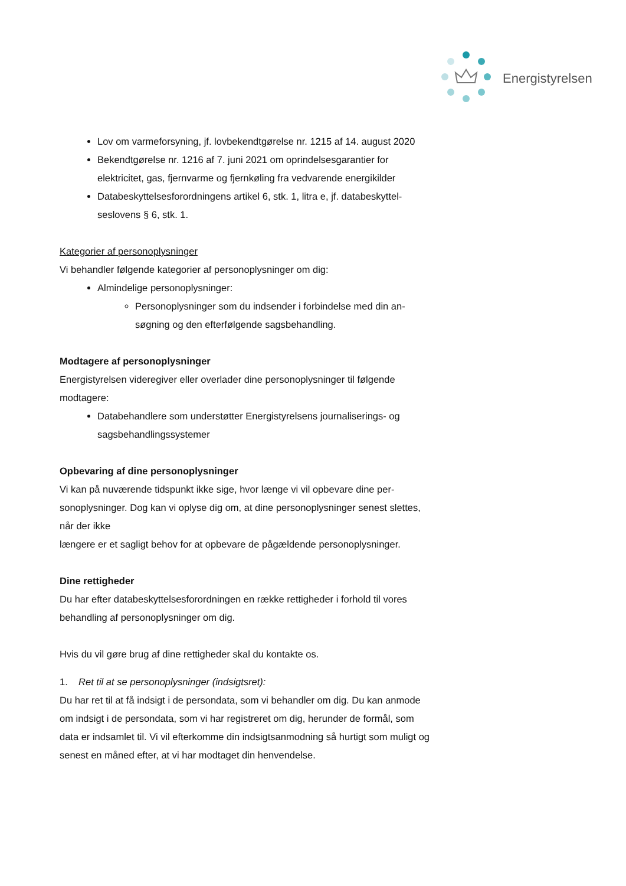Energistyrelsen
Lov om varmeforsyning, jf. lovbekendtgørelse nr. 1215 af 14. august 2020
Bekendtgørelse nr. 1216 af 7. juni 2021 om oprindelsesgarantier for elektricitet, gas, fjernvarme og fjernkøling fra vedvarende energikilder
Databeskyttelsesforordningens artikel 6, stk. 1, litra e, jf. databeskyttel­seslovens § 6, stk. 1.
Kategorier af personoplysninger
Vi behandler følgende kategorier af personoplysninger om dig:
Almindelige personoplysninger:
Personoplysninger som du indsender i forbindelse med din an­søgning og den efterfølgende sagsbehandling.
Modtagere af personoplysninger
Energistyrelsen videregiver eller overlader dine personoplysninger til følgende modtagere:
Databehandlere som understøtter Energistyrelsens journaliserings- og sagsbehandlingssystemer
Opbevaring af dine personoplysninger
Vi kan på nuværende tidspunkt ikke sige, hvor længe vi vil opbevare dine per­sonoplysninger. Dog kan vi oplyse dig om, at dine personoplysninger senest slettes, når der ikke
længere er et sagligt behov for at opbevare de pågældende personoplysninger.
Dine rettigheder
Du har efter databeskyttelsesforordningen en række rettigheder i forhold til vo­res behandling af personoplysninger om dig.
Hvis du vil gøre brug af dine rettigheder skal du kontakte os.
1. Ret til at se personoplysninger (indsigtsret):
Du har ret til at få indsigt i de persondata, som vi behandler om dig. Du kan an­mode om indsigt i de persondata, som vi har registreret om dig, herunder de formål, som data er indsamlet til. Vi vil efterkomme din indsigtsanmodning så hurtigt som muligt og senest en måned efter, at vi har modtaget din henven­delse.